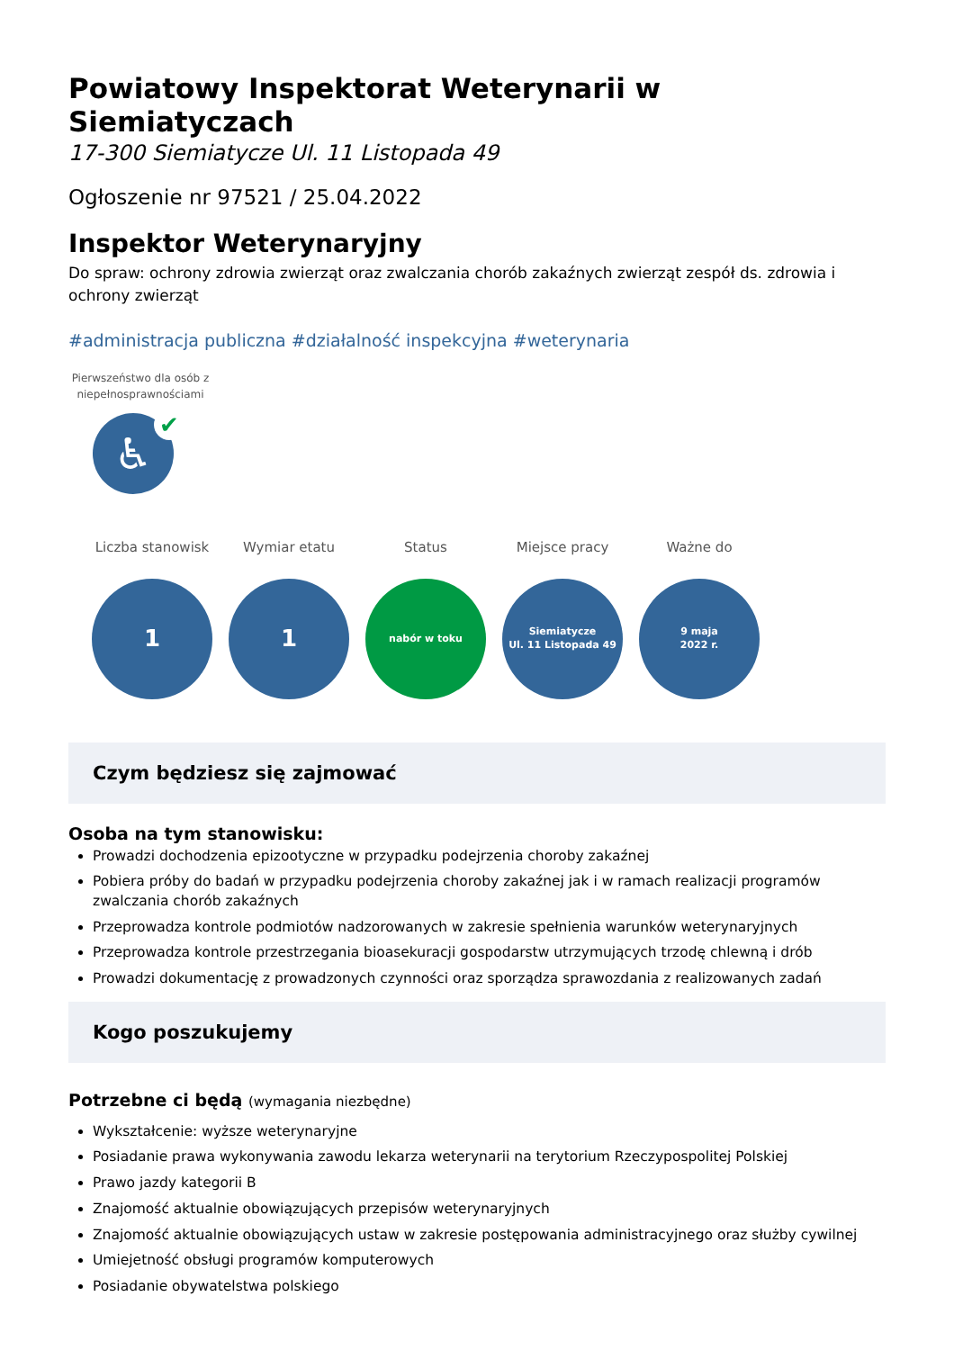Powiatowy Inspektorat Weterynarii w Siemiatyczach
17-300 Siemiatycze Ul. 11 Listopada 49
Ogłoszenie nr 97521 / 25.04.2022
Inspektor Weterynaryjny
Do spraw: ochrony zdrowia zwierząt oraz zwalczania chorób zakaźnych zwierząt zespół ds. zdrowia i ochrony zwierząt
#administracja publiczna #działalność inspekcyjna #weterynaria
Pierwszeństwo dla osób z niepełnosprawnościami
♿ ✔
Liczba stanowisk
1
Wymiar etatu
1
Status
nabór w toku
Miejsce pracy
Siemiatycze
Ul. 11 Listopada 49
Ważne do
9 maja
2022 r.
Czym będziesz się zajmować
Osoba na tym stanowisku:
Prowadzi dochodzenia epizootyczne w przypadku podejrzenia choroby zakaźnej
Pobiera próby do badań w przypadku podejrzenia choroby zakaźnej jak i w ramach realizacji programów zwalczania chorób zakaźnych
Przeprowadza kontrole podmiotów nadzorowanych w zakresie spełnienia warunków weterynaryjnych
Przeprowadza kontrole przestrzegania bioasekuracji gospodarstw utrzymujących trzodę chlewną i drób
Prowadzi dokumentację z prowadzonych czynności oraz sporządza sprawozdania z realizowanych zadań
Kogo poszukujemy
Potrzebne ci będą (wymagania niezbędne)
Wykształcenie: wyższe weterynaryjne
Posiadanie prawa wykonywania zawodu lekarza weterynarii na terytorium Rzeczypospolitej Polskiej
Prawo jazdy kategorii B
Znajomość aktualnie obowiązujących przepisów weterynaryjnych
Znajomość aktualnie obowiązujących ustaw w zakresie postępowania administracyjnego oraz służby cywilnej
Umiejetność obsługi programów komputerowych
Posiadanie obywatelstwa polskiego